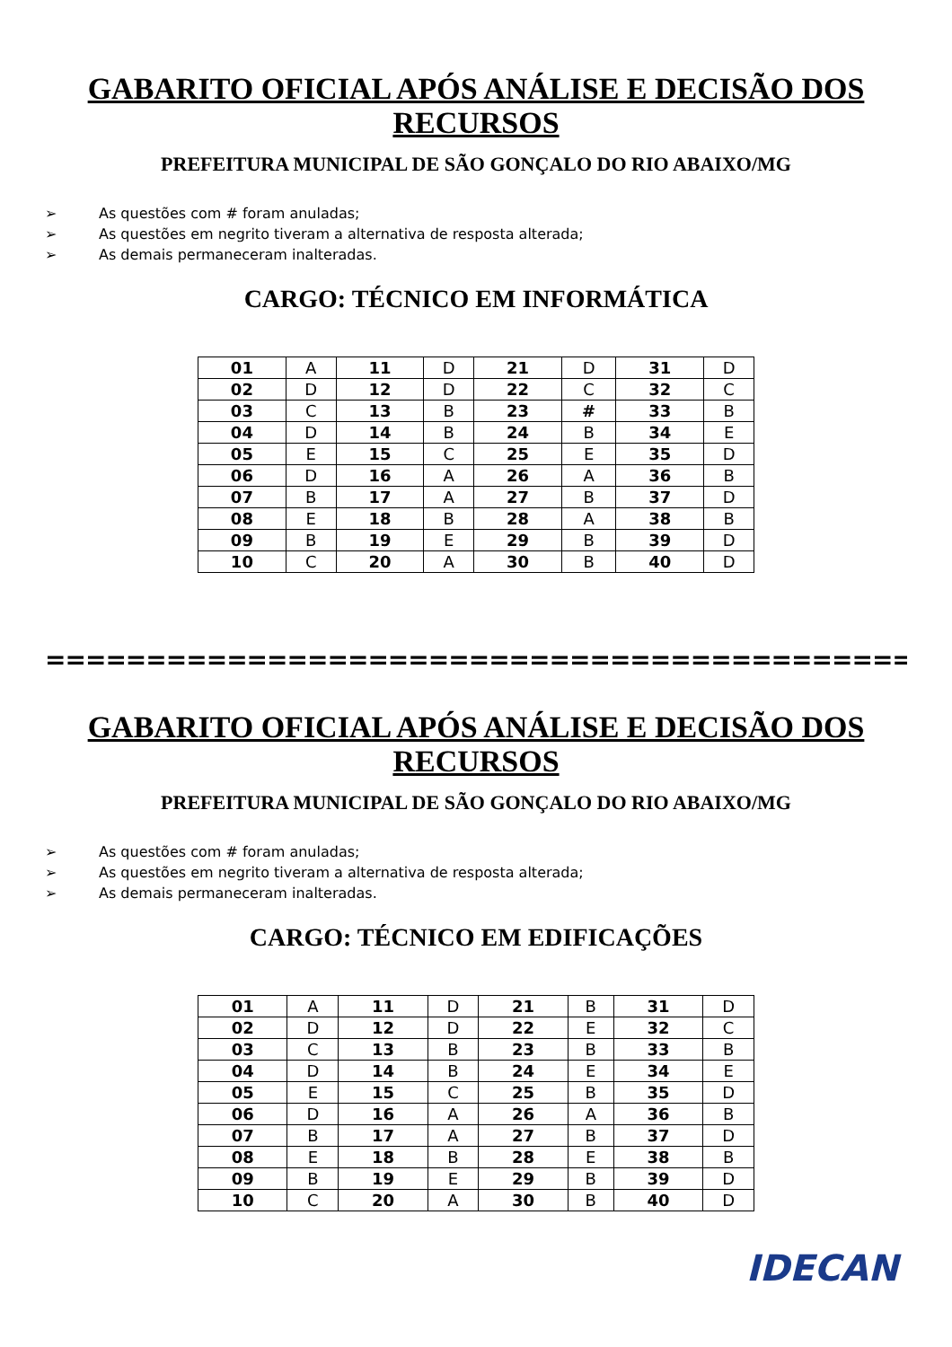GABARITO OFICIAL APÓS ANÁLISE E DECISÃO DOS RECURSOS
PREFEITURA MUNICIPAL DE SÃO GONÇALO DO RIO ABAIXO/MG
➢ As questões com # foram anuladas;
➢ As questões em negrito tiveram a alternativa de resposta alterada;
➢ As demais permaneceram inalteradas.
CARGO: TÉCNICO EM INFORMÁTICA
| 01 | A | 11 | D | 21 | D | 31 | D |
| 02 | D | 12 | D | 22 | C | 32 | C |
| 03 | C | 13 | B | 23 | # | 33 | B |
| 04 | D | 14 | B | 24 | B | 34 | E |
| 05 | E | 15 | C | 25 | E | 35 | D |
| 06 | D | 16 | A | 26 | A | 36 | B |
| 07 | B | 17 | A | 27 | B | 37 | D |
| 08 | E | 18 | B | 28 | A | 38 | B |
| 09 | B | 19 | E | 29 | B | 39 | D |
| 10 | C | 20 | A | 30 | B | 40 | D |
====================================================
GABARITO OFICIAL APÓS ANÁLISE E DECISÃO DOS RECURSOS
PREFEITURA MUNICIPAL DE SÃO GONÇALO DO RIO ABAIXO/MG
➢ As questões com # foram anuladas;
➢ As questões em negrito tiveram a alternativa de resposta alterada;
➢ As demais permaneceram inalteradas.
CARGO: TÉCNICO EM EDIFICAÇÕES
| 01 | A | 11 | D | 21 | B | 31 | D |
| 02 | D | 12 | D | 22 | E | 32 | C |
| 03 | C | 13 | B | 23 | B | 33 | B |
| 04 | D | 14 | B | 24 | E | 34 | E |
| 05 | E | 15 | C | 25 | B | 35 | D |
| 06 | D | 16 | A | 26 | A | 36 | B |
| 07 | B | 17 | A | 27 | B | 37 | D |
| 08 | E | 18 | B | 28 | E | 38 | B |
| 09 | B | 19 | E | 29 | B | 39 | D |
| 10 | C | 20 | A | 30 | B | 40 | D |
IDECAN